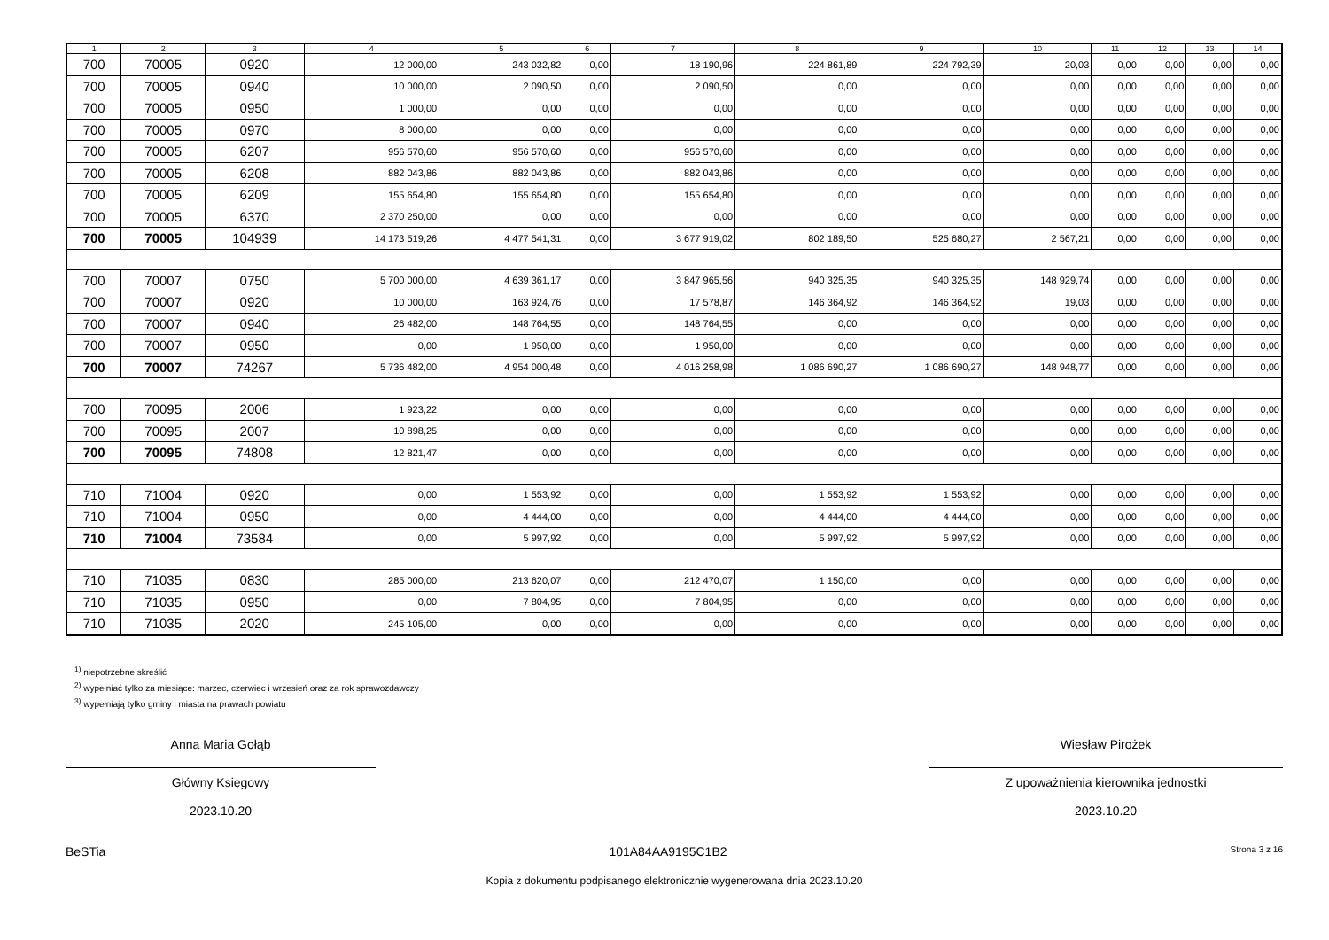| 1 | 2 | 3 | 4 | 5 | 6 | 7 | 8 | 9 | 10 | 11 | 12 | 13 | 14 |
| --- | --- | --- | --- | --- | --- | --- | --- | --- | --- | --- | --- | --- | --- |
| 700 | 70005 | 0920 | 12 000,00 | 243 032,82 | 0,00 | 18 190,96 | 224 861,89 | 224 792,39 | 20,03 | 0,00 | 0,00 | 0,00 | 0,00 |
| 700 | 70005 | 0940 | 10 000,00 | 2 090,50 | 0,00 | 2 090,50 | 0,00 | 0,00 | 0,00 | 0,00 | 0,00 | 0,00 | 0,00 |
| 700 | 70005 | 0950 | 1 000,00 | 0,00 | 0,00 | 0,00 | 0,00 | 0,00 | 0,00 | 0,00 | 0,00 | 0,00 | 0,00 |
| 700 | 70005 | 0970 | 8 000,00 | 0,00 | 0,00 | 0,00 | 0,00 | 0,00 | 0,00 | 0,00 | 0,00 | 0,00 | 0,00 |
| 700 | 70005 | 6207 | 956 570,60 | 956 570,60 | 0,00 | 956 570,60 | 0,00 | 0,00 | 0,00 | 0,00 | 0,00 | 0,00 | 0,00 |
| 700 | 70005 | 6208 | 882 043,86 | 882 043,86 | 0,00 | 882 043,86 | 0,00 | 0,00 | 0,00 | 0,00 | 0,00 | 0,00 | 0,00 |
| 700 | 70005 | 6209 | 155 654,80 | 155 654,80 | 0,00 | 155 654,80 | 0,00 | 0,00 | 0,00 | 0,00 | 0,00 | 0,00 | 0,00 |
| 700 | 70005 | 6370 | 2 370 250,00 | 0,00 | 0,00 | 0,00 | 0,00 | 0,00 | 0,00 | 0,00 | 0,00 | 0,00 | 0,00 |
| 700 | 70005 | 104939 | 14 173 519,26 | 4 477 541,31 | 0,00 | 3 677 919,02 | 802 189,50 | 525 680,27 | 2 567,21 | 0,00 | 0,00 | 0,00 | 0,00 |
| 700 | 70007 | 0750 | 5 700 000,00 | 4 639 361,17 | 0,00 | 3 847 965,56 | 940 325,35 | 940 325,35 | 148 929,74 | 0,00 | 0,00 | 0,00 | 0,00 |
| 700 | 70007 | 0920 | 10 000,00 | 163 924,76 | 0,00 | 17 578,87 | 146 364,92 | 146 364,92 | 19,03 | 0,00 | 0,00 | 0,00 | 0,00 |
| 700 | 70007 | 0940 | 26 482,00 | 148 764,55 | 0,00 | 148 764,55 | 0,00 | 0,00 | 0,00 | 0,00 | 0,00 | 0,00 | 0,00 |
| 700 | 70007 | 0950 | 0,00 | 1 950,00 | 0,00 | 1 950,00 | 0,00 | 0,00 | 0,00 | 0,00 | 0,00 | 0,00 | 0,00 |
| 700 | 70007 | 74267 | 5 736 482,00 | 4 954 000,48 | 0,00 | 4 016 258,98 | 1 086 690,27 | 1 086 690,27 | 148 948,77 | 0,00 | 0,00 | 0,00 | 0,00 |
| 700 | 70095 | 2006 | 1 923,22 | 0,00 | 0,00 | 0,00 | 0,00 | 0,00 | 0,00 | 0,00 | 0,00 | 0,00 | 0,00 |
| 700 | 70095 | 2007 | 10 898,25 | 0,00 | 0,00 | 0,00 | 0,00 | 0,00 | 0,00 | 0,00 | 0,00 | 0,00 | 0,00 |
| 700 | 70095 | 74808 | 12 821,47 | 0,00 | 0,00 | 0,00 | 0,00 | 0,00 | 0,00 | 0,00 | 0,00 | 0,00 | 0,00 |
| 710 | 71004 | 0920 | 0,00 | 1 553,92 | 0,00 | 0,00 | 1 553,92 | 1 553,92 | 0,00 | 0,00 | 0,00 | 0,00 | 0,00 |
| 710 | 71004 | 0950 | 0,00 | 4 444,00 | 0,00 | 0,00 | 4 444,00 | 4 444,00 | 0,00 | 0,00 | 0,00 | 0,00 | 0,00 |
| 710 | 71004 | 73584 | 0,00 | 5 997,92 | 0,00 | 0,00 | 5 997,92 | 5 997,92 | 0,00 | 0,00 | 0,00 | 0,00 | 0,00 |
| 710 | 71035 | 0830 | 285 000,00 | 213 620,07 | 0,00 | 212 470,07 | 1 150,00 | 0,00 | 0,00 | 0,00 | 0,00 | 0,00 | 0,00 |
| 710 | 71035 | 0950 | 0,00 | 7 804,95 | 0,00 | 7 804,95 | 0,00 | 0,00 | 0,00 | 0,00 | 0,00 | 0,00 | 0,00 |
| 710 | 71035 | 2020 | 245 105,00 | 0,00 | 0,00 | 0,00 | 0,00 | 0,00 | 0,00 | 0,00 | 0,00 | 0,00 | 0,00 |
<sup>1)</sup> niepotrzebne skreślić
<sup>2)</sup> wypełniać tylko za miesiące: marzec, czerwiec i wrzesień oraz za rok sprawozdawczy
<sup>3)</sup> wypełniają tylko gminy i miasta na prawach powiatu
Anna Maria Gołąb
Główny Księgowy
2023.10.20
Wiesław Pirożek
Z upoważnienia kierownika jednostki
2023.10.20
BeSTia 101A84AA9195C1B2 Strona 3 z 16
Kopia z dokumentu podpisanego elektronicznie wygenerowana dnia 2023.10.20